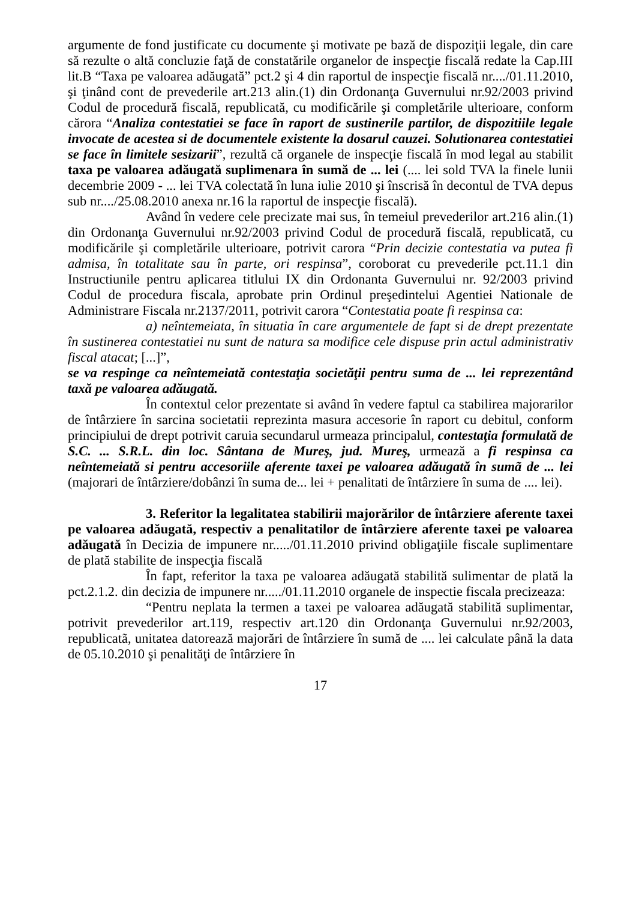argumente de fond justificate cu documente şi motivate pe bază de dispoziţii legale, din care să rezulte o altă concluzie faţă de constatările organelor de inspecţie fiscală redate la Cap.III lit.B “Taxa pe valoarea adăugată” pct.2 şi 4 din raportul de inspecţie fiscală nr..../01.11.2010, şi ţinând cont de prevederile art.213 alin.(1) din Ordonanţa Guvernului nr.92/2003 privind Codul de procedură fiscală, republicată, cu modificările şi completările ulterioare, conform cărora “Analiza contestatiei se face în raport de sustinerile partilor, de dispozitiile legale invocate de acestea si de documentele existente la dosarul cauzei. Solutionarea contestatiei se face în limitele sesizarii”, rezultă că organele de inspecţie fiscală în mod legal au stabilit taxa pe valoarea adăugată suplimenara în sumă de ... lei (.... lei sold TVA la finele lunii decembrie 2009 - ... lei TVA colectată în luna iulie 2010 şi înscrisă în decontul de TVA depus sub nr..../25.08.2010 anexa nr.16 la raportul de inspecţie fiscală).
Având în vedere cele precizate mai sus, în temeiul prevederilor art.216 alin.(1) din Ordonanţa Guvernului nr.92/2003 privind Codul de procedură fiscală, republicată, cu modificările şi completările ulterioare, potrivit carora “Prin decizie contestatia va putea fi admisa, în totalitate sau în parte, ori respinsa”, coroborat cu prevederile pct.11.1 din Instructiunile pentru aplicarea titlului IX din Ordonanta Guvernului nr. 92/2003 privind Codul de procedura fiscala, aprobate prin Ordinul preşedintelui Agentiei Nationale de Administrare Fiscala nr.2137/2011, potrivit carora “Contestatia poate fi respinsa ca:
a) neîntemeiata, în situatia în care argumentele de fapt si de drept prezentate în sustinerea contestatiei nu sunt de natura sa modifice cele dispuse prin actul administrativ fiscal atacat; [...]”,
se va respinge ca neîntemeiată contestaţia societăţii pentru suma de ... lei reprezentând taxă pe valoarea adăugată.
În contextul celor prezentate si având în vedere faptul ca stabilirea majorarilor de întârziere în sarcina societatii reprezinta masura accesorie în raport cu debitul, conform principiului de drept potrivit caruia secundarul urmeaza principalul, contestaţia formulată de S.C. ... S.R.L. din loc. Sântana de Mureş, jud. Mureş, urmează a fi respinsa ca neîntemeiată si pentru accesoriile aferente taxei pe valoarea adăugată în sumã de ... lei (majorari de întârziere/dobânzi în suma de... lei + penalitati de întârziere în suma de .... lei).
3. Referitor la legalitatea stabilirii majorărilor de întârziere aferente taxei pe valoarea adăugată, respectiv a penalitatilor de întârziere aferente taxei pe valoarea adăugată în Decizia de impunere nr...../01.11.2010 privind obligaţiile fiscale suplimentare de plată stabilite de inspecţia fiscală
În fapt, referitor la taxa pe valoarea adăugată stabilită sulimentar de plată la pct.2.1.2. din decizia de impunere nr...../01.11.2010 organele de inspectie fiscala precizeaza:
“Pentru neplata la termen a taxei pe valoarea adăugată stabilită suplimentar, potrivit prevederilor art.119, respectiv art.120 din Ordonanţa Guvernului nr.92/2003, republicatã, unitatea datorează majorări de întârziere în sumă de .... lei calculate până la data de 05.10.2010 şi penalităţi de întârziere în
17